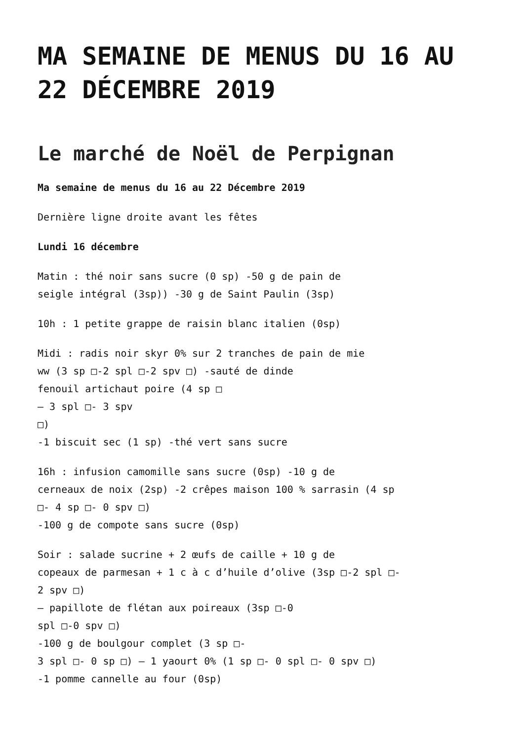MA SEMAINE DE MENUS DU 16 AU 22 DÉCEMBRE 2019
Le marché de Noël de Perpignan
Ma semaine de menus du 16 au 22 Décembre 2019
Dernière ligne droite avant les fêtes
Lundi 16 décembre
Matin : thé noir sans sucre (0 sp) -50 g de pain de
seigle intégral (3sp)) -30 g de Saint Paulin (3sp)
10h : 1 petite grappe de raisin blanc italien (0sp)
Midi : radis noir skyr 0% sur 2 tranches de pain de mie
ww (3 sp □-2 spl □-2 spv □) -sauté de dinde
fenouil artichaut poire (4 sp □
– 3 spl □- 3 spv
□)
-1 biscuit sec (1 sp) -thé vert sans sucre
16h : infusion camomille sans sucre (0sp) -10 g de
cerneaux de noix (2sp) -2 crêpes maison 100 % sarrasin (4 sp
□- 4 sp □- 0 spv □)
-100 g de compote sans sucre (0sp)
Soir : salade sucrine + 2 œufs de caille + 10 g de
copeaux de parmesan + 1 c à c d’huile d’olive (3sp □-2 spl □-
2 spv □)
– papillote de flétan aux poireaux (3sp □-0
spl □-0 spv □)
-100 g de boulgour complet (3 sp □-
3 spl □- 0 sp □) – 1 yaourt 0% (1 sp □- 0 spl □- 0 spv □)
-1 pomme cannelle au four (0sp)